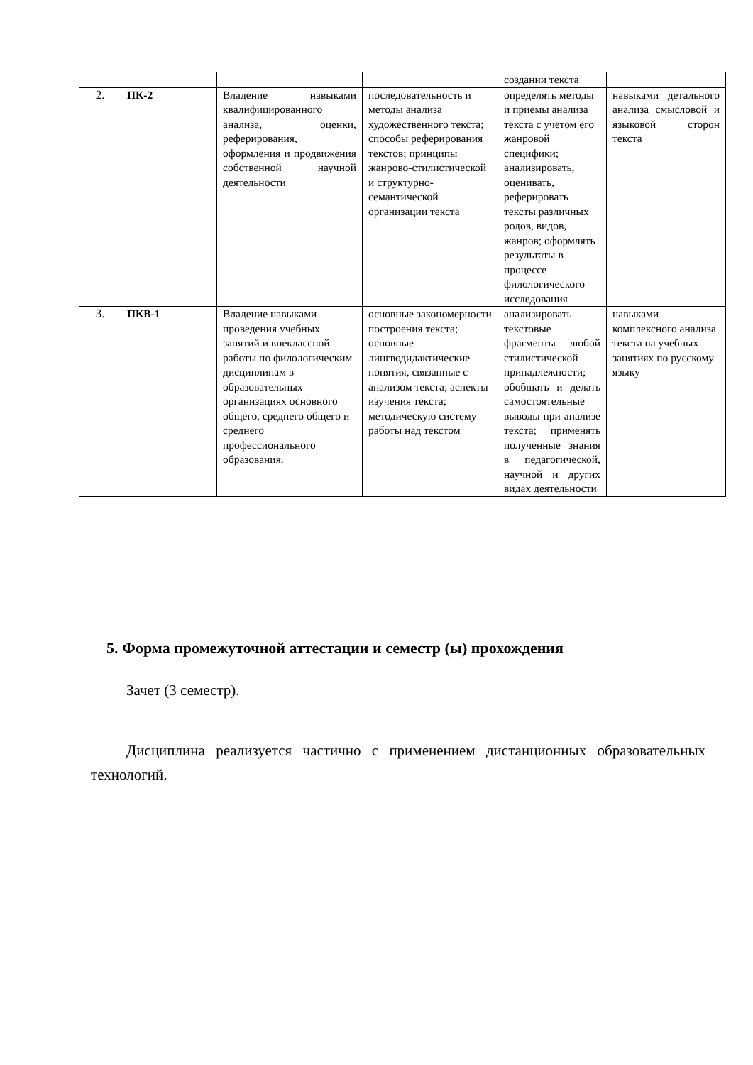| | | | | создании текста | |
| 2. | ПК-2 | Владение навыками квалифицированного анализа, оценки, реферирования, оформления и продвижения собственной научной деятельности | последовательность и методы анализа художественного текста; способы реферирования текстов; принципы жанрово-стилистической и структурно-семантической организации текста | определять методы и приемы анализа текста с учетом его жанровой специфики; анализировать, оценивать, реферировать тексты различных родов, видов, жанров; оформлять результаты в процессе филологического исследования | навыками детального анализа смысловой и языковой сторон текста |
| 3. | ПКВ-1 | Владение навыками проведения учебных занятий и внеклассной работы по филологическим дисциплинам в образовательных организациях основного общего, среднего общего и среднего профессионального образования. | основные закономерности построения текста; основные лингводидактические понятия, связанные с анализом текста; аспекты изучения текста; методическую систему работы над текстом | анализировать текстовые фрагменты любой стилистической принадлежности; обобщать и делать самостоятельные выводы при анализе текста; применять полученные знания в педагогической, научной и других видах деятельности | навыками комплексного анализа текста на учебных занятиях по русскому языку |
5. Форма промежуточной аттестации и семестр (ы) прохождения
Зачет (3 семестр).
Дисциплина реализуется частично с применением дистанционных образовательных технологий.